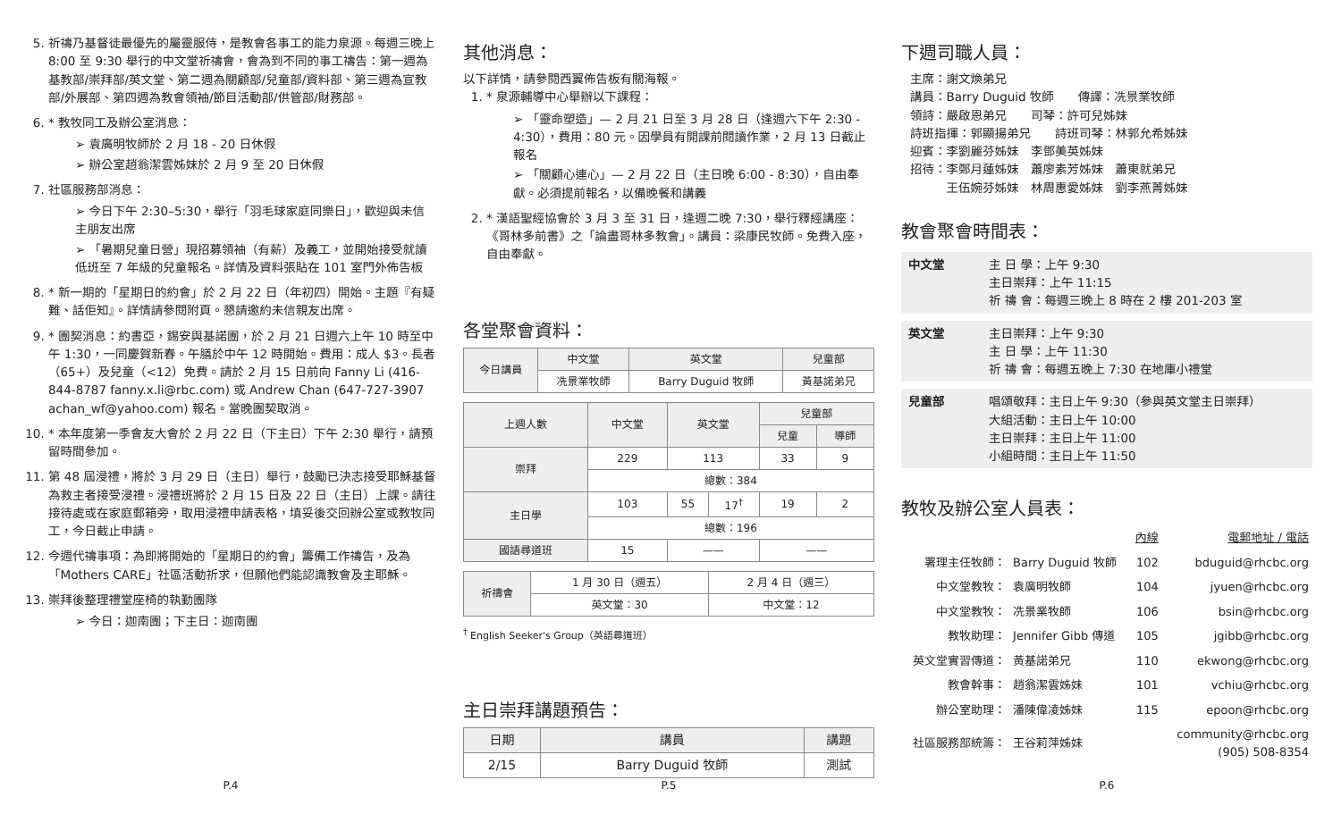5. 祈禱乃基督徒最優先的屬靈服侍，是教會各事工的能力泉源。每週三晚上 8:00 至 9:30 舉行的中文堂祈禱會，會為到不同的事工禱告：第一週為基教部/崇拜部/英文堂、第二週為關顧部/兒童部/資料部、第三週為宣教部/外展部、第四週為教會領袖/節目活動部/供管部/財務部。
6. * 教牧同工及辦公室消息：
➢ 袁廣明牧師於 2 月 18 - 20 日休假
➢ 辦公室趙翁潔雲姊妹於 2 月 9 至 20 日休假
7. 社區服務部消息：
➢ 今日下午 2:30–5:30，舉行「羽毛球家庭同樂日」，歡迎與未信主朋友出席
➢ 「暑期兒童日營」現招募領袖（有薪）及義工，並開始接受就讀低班至 7 年級的兒童報名。詳情及資料張貼在 101 室門外佈告板
8. * 新一期的「星期日的約會」於 2 月 22 日（年初四）開始。主題『有疑難、話佢知』。詳情請參閱附頁。懇請邀約未信親友出席。
9. * 團契消息：約書亞，錫安與基諾團，於 2 月 21 日週六上午 10 時至中午 1:30，一同慶賀新春。午膳於中午 12 時開始。費用：成人 $3。長者（65+）及兒童（<12）免費。請於 2 月 15 日前向 Fanny Li (416-844-8787 fanny.x.li@rbc.com) 或 Andrew Chan (647-727-3907 achan_wf@yahoo.com) 報名。當晚團契取消。
10. * 本年度第一季會友大會於 2 月 22 日（下主日）下午 2:30 舉行，請預留時間參加。
11. 第 48 屆浸禮，將於 3 月 29 日（主日）舉行，鼓勵已決志接受耶穌基督為救主者接受浸禮。浸禮班將於 2 月 15 日及 22 日（主日）上課。請往接待處或在家庭郵箱旁，取用浸禮申請表格，填妥後交回辦公室或教牧同工，今日截止申請。
12. 今週代禱事項：為即將開始的「星期日的約會」籌備工作禱告，及為「Mothers CARE」社區活動祈求，但願他們能認識教會及主耶穌。
13. 崇拜後整理禮堂座椅的執勤團隊
➢ 今日：迦南團；下主日：迦南團
P.4
其他消息：
以下詳情，請參閱西翼佈告板有關海報。
1. * 泉源輔導中心舉辦以下課程：
➢ 「靈命塑造」— 2 月 21 日至 3 月 28 日（逢週六下午 2:30 - 4:30），費用：80 元。因學員有開課前閱讀作業，2 月 13 日截止報名
➢ 「關顧心連心」— 2 月 22 日（主日晚 6:00 - 8:30），自由奉獻。必須提前報名，以備晚餐和講義
2. * 漢語聖經協會於 3 月 3 至 31 日，逢週二晚 7:30，舉行釋經講座：《哥林多前書》之「論盡哥林多教會」。講員：梁康民牧師。免費入座，自由奉獻。
各堂聚會資料：
| 今日講員 | 中文堂 | 英文堂 | 兒童部 |
| --- | --- | --- | --- |
| | 冼景業牧師 | Barry Duguid 牧師 | 黃基諾弟兄 |
| 上週人數 | 中文堂 | 英文堂 | | 兒童部 | |
| --- | --- | --- | --- | --- | --- |
| | | | | 兒童 | 導師 |
| 崇拜 | 229 | 113 | | 33 | 9 |
| | 總數：384 | | | | |
| 主日學 | 103 | 55 | 17<sup>†</sup> | 19 | 2 |
| | 總數：196 | | | | |
| 國語尋道班 | 15 | —— | | —— | |
| 祈禱會 | 1 月 30 日（週五） | 2 月 4 日（週三） |
| | 英文堂：30 | 中文堂：12 |
<sup>†</sup> English Seeker's Group（英語尋道班）
主日崇拜講題預告：
| 日期 | 講員 | 講題 |
| --- | --- | --- |
| 2/15 | Barry Duguid 牧師 | 測試 |
P.5
下週司職人員：
主席：謝文煥弟兄
講員：Barry Duguid 牧師　　傳譯：冼景業牧師
領詩：嚴啟恩弟兄　　司琴：許可兒姊妹
詩班指揮：郭顯揚弟兄　　詩班司琴：林郭允希姊妹
迎賓：李劉麗芬姊妹　李鄧美英姊妹
招待：李鄭月蓮姊妹　蕭廖素芳姊妹　蕭東就弟兄
　　　王伍婉芬姊妹　林周惠愛姊妹　劉李燕菁姊妹
教會聚會時間表：
中文堂 主 日 學：上午 9:30
主日崇拜：上午 11:15
祈 禱 會：每週三晚上 8 時在 2 樓 201-203 室
英文堂 主日崇拜：上午 9:30
主 日 學：上午 11:30
祈 禱 會：每週五晚上 7:30 在地庫小禮堂
兒童部 唱頌敬拜：主日上午 9:30（參與英文堂主日崇拜）
大組活動：主日上午 10:00
主日崇拜：主日上午 11:00
小組時間：主日上午 11:50
教牧及辦公室人員表：
| | | 內線 | 電郵地址 / 電話 |
| 署理主任牧師： | Barry Duguid 牧師 | 102 | bduguid@rhcbc.org |
| 中文堂教牧： | 袁廣明牧師 | 104 | jyuen@rhcbc.org |
| 中文堂教牧： | 冼景業牧師 | 106 | bsin@rhcbc.org |
| 教牧助理： | Jennifer Gibb 傳道 | 105 | jgibb@rhcbc.org |
| 英文堂實習傳道： | 黃基諾弟兄 | 110 | ekwong@rhcbc.org |
| 教會幹事： | 趙翁潔雲姊妹 | 101 | vchiu@rhcbc.org |
| 辦公室助理： | 潘陳偉凌姊妹 | 115 | epoon@rhcbc.org |
| 社區服務部統籌： | 王谷莉萍姊妹 | | community@rhcbc.org (905) 508-8354 |
P.6